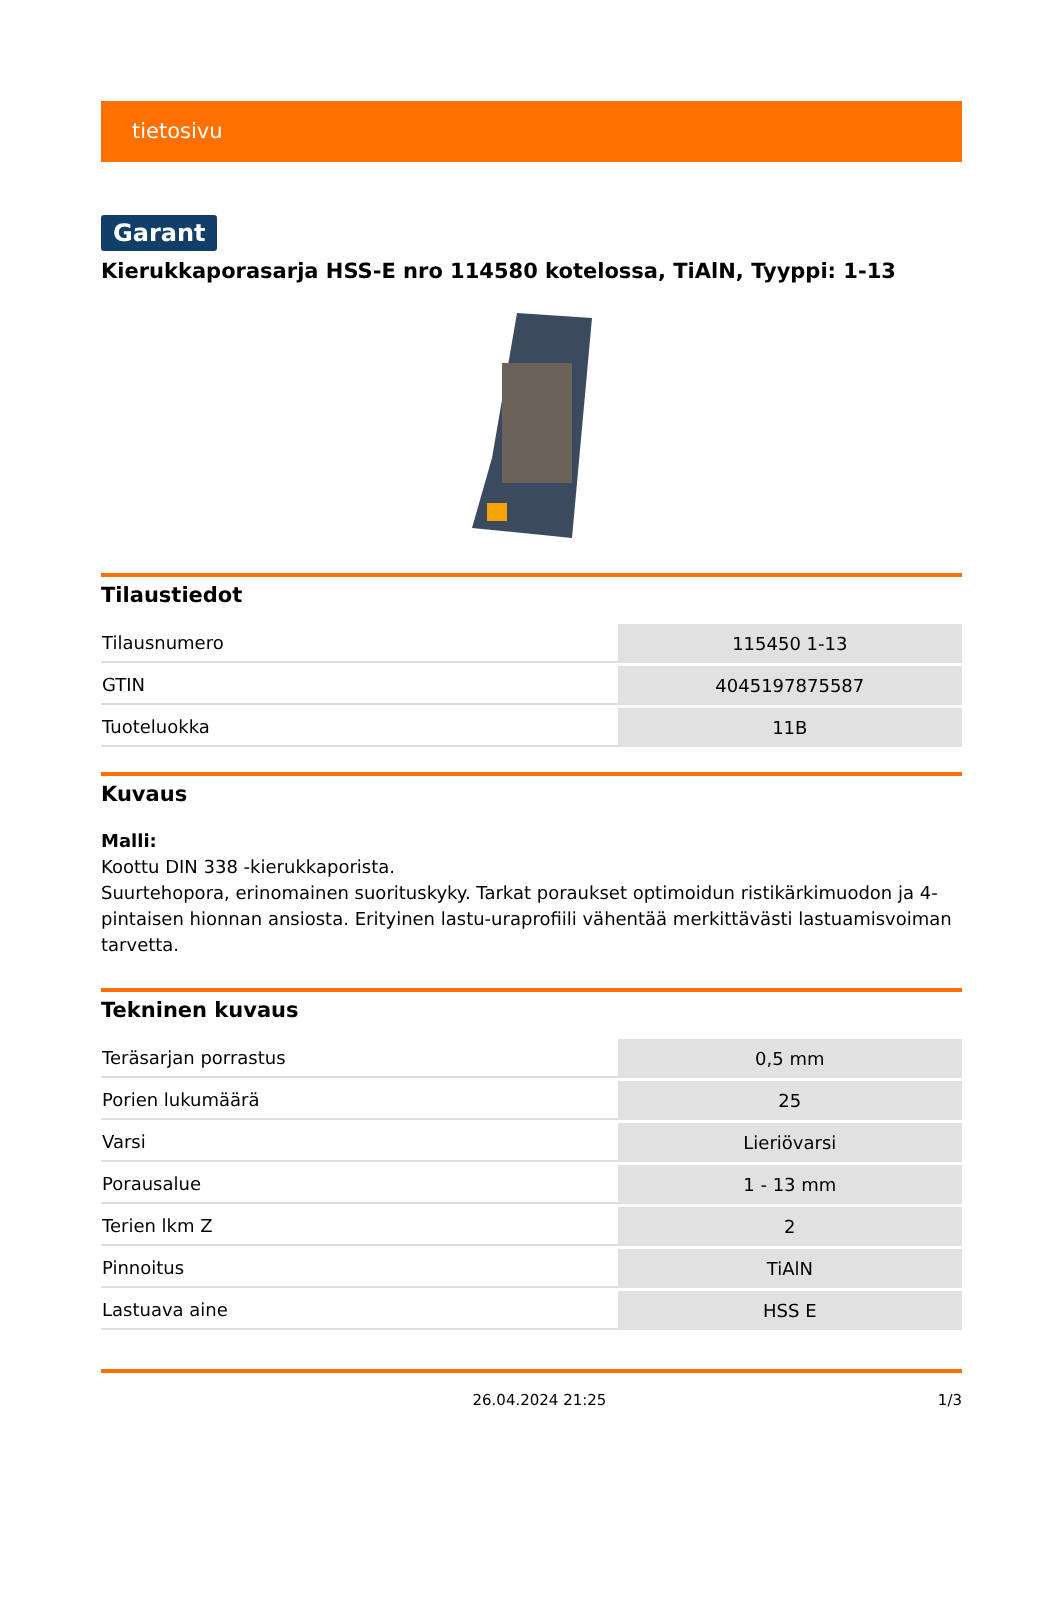tietosivu
Garant
Kierukkaporasarja HSS-E nro 114580 kotelossa, TiAlN, Tyyppi: 1-13
Tilaustiedot
| Tilausnumero | 115450 1-13 |
| GTIN | 4045197875587 |
| Tuoteluokka | 11B |
Kuvaus
Malli:
Koottu DIN 338 -kierukkaporista.
Suurtehopora, erinomainen suorituskyky. Tarkat poraukset optimoidun ristikärkimuodon ja 4-pintaisen hionnan ansiosta. Erityinen lastu-uraprofiili vähentää merkittävästi lastuamisvoiman tarvetta.
Tekninen kuvaus
| Teräsarjan porrastus | 0,5 mm |
| Porien lukumäärä | 25 |
| Varsi | Lieriövarsi |
| Porausalue | 1 - 13 mm |
| Terien lkm Z | 2 |
| Pinnoitus | TiAlN |
| Lastuava aine | HSS E |
26.04.2024 21:25 1/3